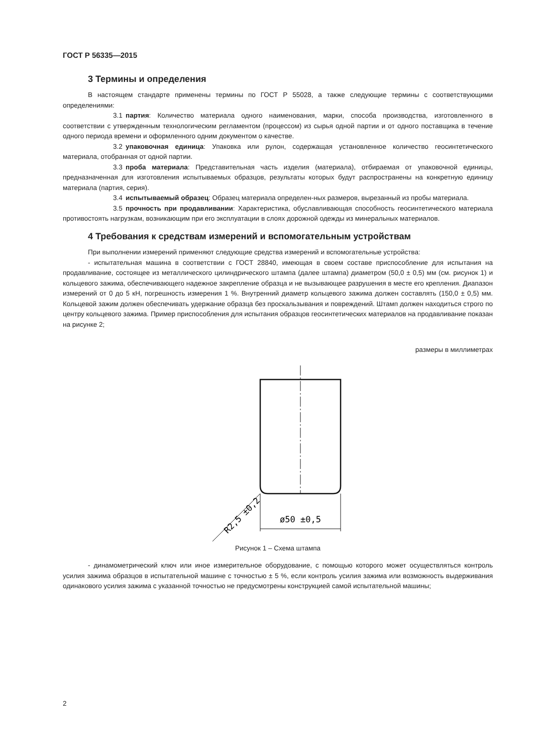ГОСТ Р 56335—2015
3 Термины и определения
В настоящем стандарте применены термины по ГОСТ Р 55028, а также следующие термины с соответствующими определениями:
3.1 партия: Количество материала одного наименования, марки, способа производства, изготовленного в соответствии с утвержденным технологическим регламентом (процессом) из сырья одной партии и от одного поставщика в течение одного периода времени и оформленного одним документом о качестве.
3.2 упаковочная единица: Упаковка или рулон, содержащая установленное количество геосинтетического материала, отобранная от одной партии.
3.3 проба материала: Представительная часть изделия (материала), отбираемая от упаковочной единицы, предназначенная для изготовления испытываемых образцов, результаты которых будут распространены на конкретную единицу материала (партия, серия).
3.4 испытываемый образец: Образец материала определен-ных размеров, вырезанный из пробы материала.
3.5 прочность при продавливании: Характеристика, обуславливающая способность геосинтетического материала противостоять нагрузкам, возникающим при его эксплуатации в слоях дорожной одежды из минеральных материалов.
4 Требования к средствам измерений и вспомогательным устройствам
При выполнении измерений применяют следующие средства измерений и вспомогательные устройства:
- испытательная машина в соответствии с ГОСТ 28840, имеющая в своем составе приспособление для испытания на продавливание, состоящее из металлического цилиндрического штампа (далее штампа) диаметром (50,0 ± 0,5) мм (см. рисунок 1) и кольцевого зажима, обеспечивающего надежное закрепление образца и не вызывающее разрушения в месте его крепления. Диапазон измерений от 0 до 5 кН, погрешность измерения 1 %. Внутренний диаметр кольцевого зажима должен составлять (150,0 ± 0,5) мм. Кольцевой зажим должен обеспечивать удержание образца без проскальзывания и повреждений. Штамп должен находиться строго по центру кольцевого зажима. Пример приспособления для испытания образцов геосинтетических материалов на продавливание показан на рисунке 2;
размеры в миллиметрах
ø50 ±0,5
R2,5 ±0,2
Рисунок 1 – Схема штампа
- динамометрический ключ или иное измерительное оборудование, с помощью которого может осуществляться контроль усилия зажима образцов в испытательной машине с точностью ± 5 %, если контроль усилия зажима или возможность выдерживания одинакового усилия зажима с указанной точностью не предусмотрены конструкцией самой испытательной машины;
2